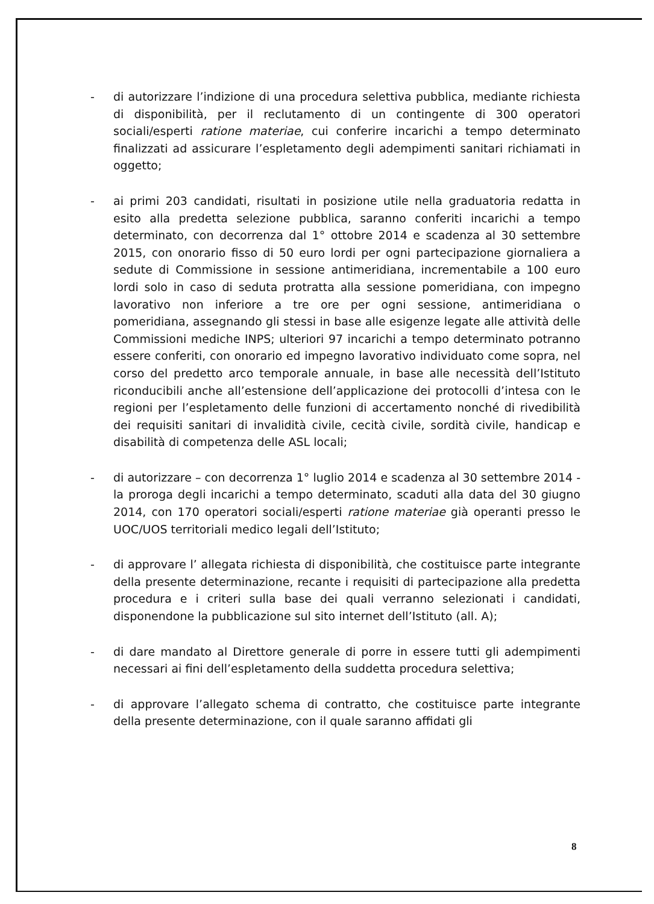- di autorizzare l’indizione di una procedura selettiva pubblica, mediante richiesta di disponibilità, per il reclutamento di un contingente di 300 operatori sociali/esperti ratione materiae, cui conferire incarichi a tempo determinato finalizzati ad assicurare l’espletamento degli adempimenti sanitari richiamati in oggetto;
- ai primi 203 candidati, risultati in posizione utile nella graduatoria redatta in esito alla predetta selezione pubblica, saranno conferiti incarichi a tempo determinato, con decorrenza dal 1° ottobre 2014 e scadenza al 30 settembre 2015, con onorario fisso di 50 euro lordi per ogni partecipazione giornaliera a sedute di Commissione in sessione antimeridiana, incrementabile a 100 euro lordi solo in caso di seduta protratta alla sessione pomeridiana, con impegno lavorativo non inferiore a tre ore per ogni sessione, antimeridiana o pomeridiana, assegnando gli stessi in base alle esigenze legate alle attività delle Commissioni mediche INPS; ulteriori 97 incarichi a tempo determinato potranno essere conferiti, con onorario ed impegno lavorativo individuato come sopra, nel corso del predetto arco temporale annuale, in base alle necessità dell’Istituto riconducibili anche all’estensione dell’applicazione dei protocolli d’intesa con le regioni per l’espletamento delle funzioni di accertamento nonché di rivedibilità dei requisiti sanitari di invalidità civile, cecità civile, sordità civile, handicap e disabilità di competenza delle ASL locali;
- di autorizzare – con decorrenza 1° luglio 2014 e scadenza al 30 settembre 2014 - la proroga degli incarichi a tempo determinato, scaduti alla data del 30 giugno 2014, con 170 operatori sociali/esperti ratione materiae già operanti presso le UOC/UOS territoriali medico legali dell’Istituto;
- di approvare l’ allegata richiesta di disponibilità, che costituisce parte integrante della presente determinazione, recante i requisiti di partecipazione alla predetta procedura e i criteri sulla base dei quali verranno selezionati i candidati, disponendone la pubblicazione sul sito internet dell’Istituto (all. A);
- di dare mandato al Direttore generale di porre in essere tutti gli adempimenti necessari ai fini dell’espletamento della suddetta procedura selettiva;
- di approvare l’allegato schema di contratto, che costituisce parte integrante della presente determinazione, con il quale saranno affidati gli
8